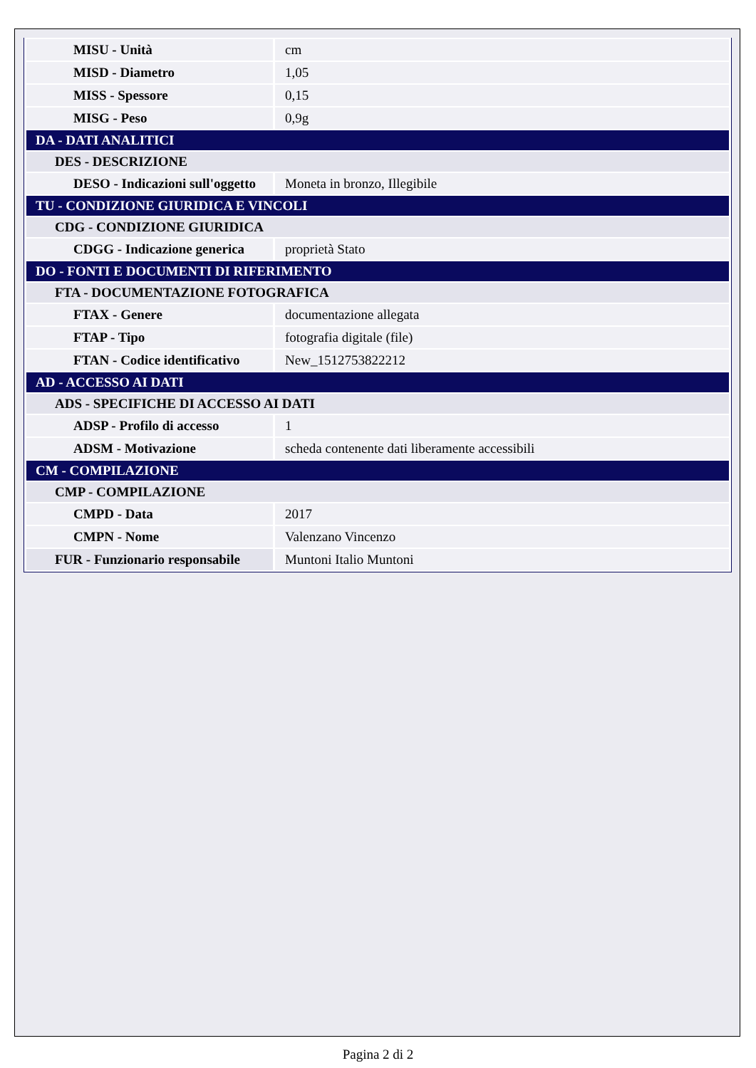| MISU - Unità | cm |
| MISD - Diametro | 1,05 |
| MISS - Spessore | 0,15 |
| MISG - Peso | 0,9g |
| DA - DATI ANALITICI | |
| DES - DESCRIZIONE | |
| DESO - Indicazioni sull'oggetto | Moneta in bronzo, Illegibile |
| TU - CONDIZIONE GIURIDICA E VINCOLI | |
| CDG - CONDIZIONE GIURIDICA | |
| CDGG - Indicazione generica | proprietà Stato |
| DO - FONTI E DOCUMENTI DI RIFERIMENTO | |
| FTA - DOCUMENTAZIONE FOTOGRAFICA | |
| FTAX - Genere | documentazione allegata |
| FTAP - Tipo | fotografia digitale (file) |
| FTAN - Codice identificativo | New_1512753822212 |
| AD - ACCESSO AI DATI | |
| ADS - SPECIFICHE DI ACCESSO AI DATI | |
| ADSP - Profilo di accesso | 1 |
| ADSM - Motivazione | scheda contenente dati liberamente accessibili |
| CM - COMPILAZIONE | |
| CMP - COMPILAZIONE | |
| CMPD - Data | 2017 |
| CMPN - Nome | Valenzano Vincenzo |
| FUR - Funzionario responsabile | Muntoni Italio Muntoni |
Pagina 2 di 2